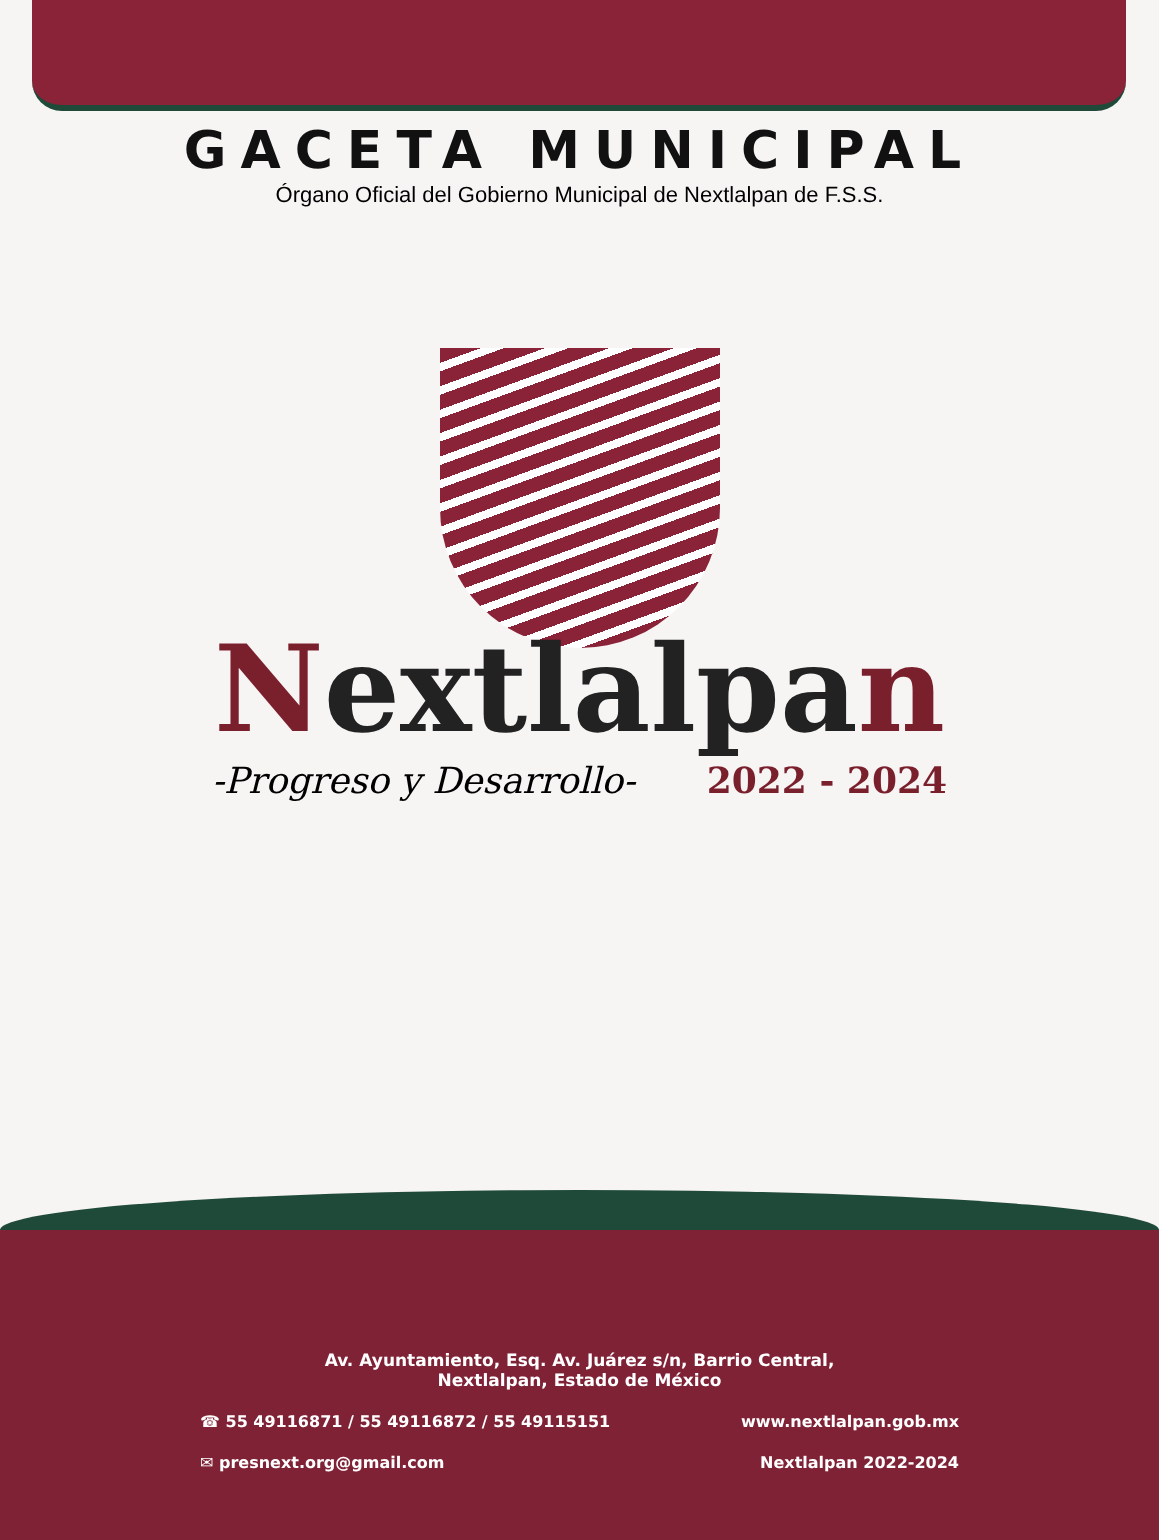GACETA MUNICIPAL
Órgano Oficial del Gobierno Municipal de Nextlalpan de F.S.S.
Nextlalpan
-Progreso y Desarrollo- 2022 - 2024
Av. Ayuntamiento, Esq. Av. Juárez s/n, Barrio Central,
Nextlalpan, Estado de México
☎ 55 49116871 / 55 49116872 / 55 49115151 www.nextlalpan.gob.mx
✉ presnext.org@gmail.com Nextlalpan 2022-2024